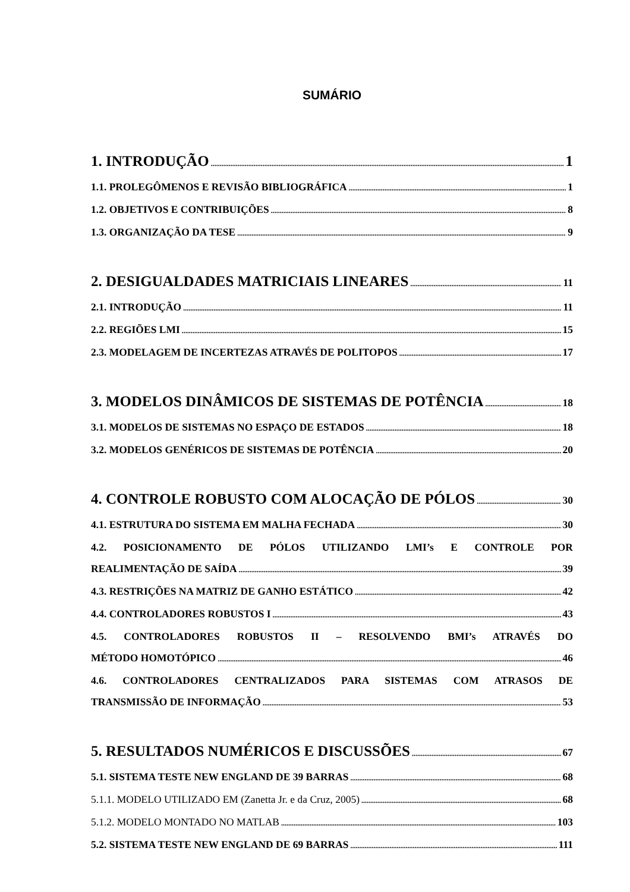SUMÁRIO
1. INTRODUÇÃO 1
1.1. PROLEGÔMENOS E REVISÃO BIBLIOGRÁFICA 1
1.2. OBJETIVOS E CONTRIBUIÇÕES 8
1.3. ORGANIZAÇÃO DA TESE 9
2. DESIGUALDADES MATRICIAIS LINEARES 11
2.1. INTRODUÇÃO 11
2.2. REGIÕES LMI 15
2.3. MODELAGEM DE INCERTEZAS ATRAVÉS DE POLITOPOS 17
3. MODELOS DINÂMICOS DE SISTEMAS DE POTÊNCIA 18
3.1. MODELOS DE SISTEMAS NO ESPAÇO DE ESTADOS 18
3.2. MODELOS GENÉRICOS DE SISTEMAS DE POTÊNCIA 20
4. CONTROLE ROBUSTO COM ALOCAÇÃO DE PÓLOS 30
4.1. ESTRUTURA DO SISTEMA EM MALHA FECHADA 30
4.2. POSICIONAMENTO DE PÓLOS UTILIZANDO LMI’s E CONTROLE POR
REALIMENTAÇÃO DE SAÍDA 39
4.3. RESTRIÇÕES NA MATRIZ DE GANHO ESTÁTICO 42
4.4. CONTROLADORES ROBUSTOS I 43
4.5. CONTROLADORES ROBUSTOS II – RESOLVENDO BMI’s ATRAVÉS DO
MÉTODO HOMOTÓPICO 46
4.6. CONTROLADORES CENTRALIZADOS PARA SISTEMAS COM ATRASOS DE
TRANSMISSÃO DE INFORMAÇÃO 53
5. RESULTADOS NUMÉRICOS E DISCUSSÕES 67
5.1. SISTEMA TESTE NEW ENGLAND DE 39 BARRAS 68
5.1.1. MODELO UTILIZADO EM (Zanetta Jr. e da Cruz, 2005) 68
5.1.2. MODELO MONTADO NO MATLAB 103
5.2. SISTEMA TESTE NEW ENGLAND DE 69 BARRAS 111